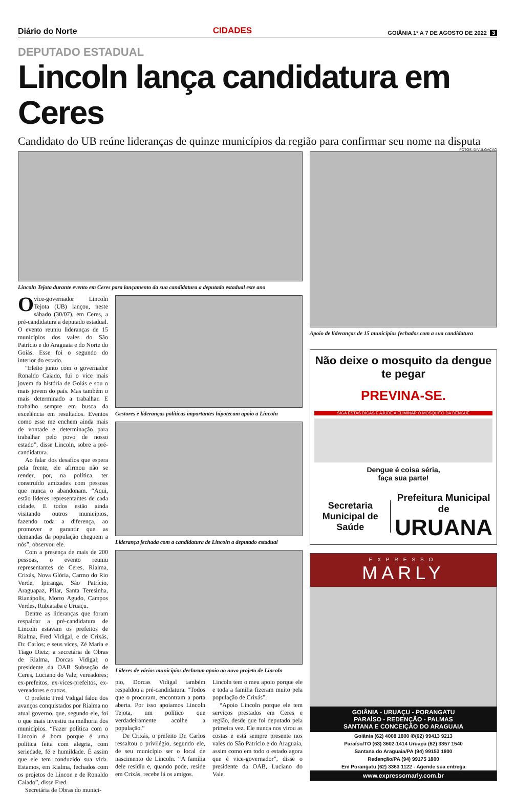Diário do Norte CIDADES GOIÂNIA 1º A 7 DE AGOSTO DE 2022 3
DEPUTADO ESTADUAL
Lincoln lança candidatura em Ceres
Candidato do UB reúne lideranças de quinze municípios da região para confirmar seu nome na disputa
FOTOS: DIVULGAÇÃO
Lincoln Tejota durante evento em Ceres para lançamento da sua candidatura a deputado estadual este ano
Ovice-governador Lincoln Tejota (UB) lançou, neste sábado (30/07), em Ceres, a pré-candidatura a deputado estadual. O evento reuniu lideranças de 15 municípios dos vales do São Patrício e do Araguaia e do Norte do Goiás. Esse foi o segundo do interior do estado.
“Eleito junto com o governador Ronaldo Caiado, fui o vice mais jovem da história de Goiás e sou o mais jovem do país. Mas também o mais determinado a trabalhar. E trabalho sempre em busca da excelência em resultados. Eventos como esse me enchem ainda mais de vontade e determinação para trabalhar pelo povo de nosso estado”, disse Lincoln, sobre a pré-candidatura.
Ao falar dos desafios que espera pela frente, ele afirmou não se render, por, na política, ter construído amizades com pessoas que nunca o abandonam. “Aqui, estão líderes representantes de cada cidade. E todos estão ainda visitando outros municípios, fazendo toda a diferença, ao promover e garantir que as demandas da população cheguem a nós”, observou ele.
Com a presença de mais de 200 pessoas, o evento reuniu representantes de Ceres, Rialma, Crixás, Nova Glória, Carmo do Rio Verde, Ipiranga, São Patrício, Araguapaz, Pilar, Santa Teresinha, Rianápolis, Morro Agudo, Campos Verdes, Rubiataba e Uruaçu.
Dentre as lideranças que foram respaldar a pré-candidatura de Lincoln estavam os prefeitos de Rialma, Fred Vidigal, e de Crixás, Dr. Carlos; e seus vices, Zé Maria e Tiago Dietz; a secretária de Obras de Rialma, Dorcas Vidigal; o presidente da OAB Subseção de Ceres, Luciano do Vale; vereadores; ex-prefeitos, ex-vices-prefeitos, ex-vereadores e outras.
O prefeito Fred Vidigal falou dos avanços conquistados por Rialma no atual governo, que, segundo ele, foi o que mais investiu na melhoria dos municípios. “Fazer política com o Lincoln é bom porque é uma política feita com alegria, com seriedade, fé e humildade. É assim que ele tem conduzido sua vida. Estamos, em Rialma, fechados com os projetos de Lincon e de Ronaldo Caiado”, disse Fred.
Secretária de Obras do municí-
Gestores e lideranças políticas importantes hipotecam apoio a Lincoln
Liderança fechada com a candidatura de Lincoln a deputado estadual
Líderes de vários municípios declaram apoio ao novo projeto de Lincoln
pio, Dorcas Vidigal também respaldou a pré-candidatura. “Todos que o procuram, encontram a porta aberta. Por isso apoiamos Lincoln Tejota, um político que verdadeiramente acolhe a população.”
De Crixás, o prefeito Dr. Carlos ressaltou o privilégio, segundo ele, de seu município ser o local de nascimento de Lincoln. “A família dele residiu e, quando pode, reside em Crixás, recebe lá os amigos.
Lincoln tem o meu apoio porque ele e toda a família fizeram muito pela população de Crixás”.
“Apoio Lincoln porque ele tem serviços prestados em Ceres e região, desde que foi deputado pela primeira vez. Ele nunca nos virou as costas e está sempre presente nos vales do São Patrício e do Araguaia, assim como em todo o estado agora que é vice-governador”, disse o presidente da OAB, Luciano do Vale.
Apoio de lideranças de 15 municípios fechados com a sua candidatura
Não deixe o mosquito da dengue te pegar
PREVINA-SE.
SIGA ESTAS DICAS E AJUDE A ELIMINAR O MOSQUITO DA DENGUE
Dengue é coisa séria,
faça sua parte!
Secretaria Municipal de Saúde
Prefeitura Municipal de
URUANA
EXPRESSO
MARLY
GOIÂNIA - URUAÇU - PORANGATU
PARAÍSO - REDENÇÃO - PALMAS
SANTANA E CONCEIÇÃO DO ARAGUAIA
Goiânia (62) 4008 1800 ✆(62) 99413 9213
Paraíso/TO (63) 3602-1414 Uruaçu (62) 3357 1540
Santana do Araguaia/PA (94) 99153 1800
Redenção/PA (94) 99175 1800
Em Porangatu (62) 3363 1122 - Agende sua entrega
www.expressomarly.com.br